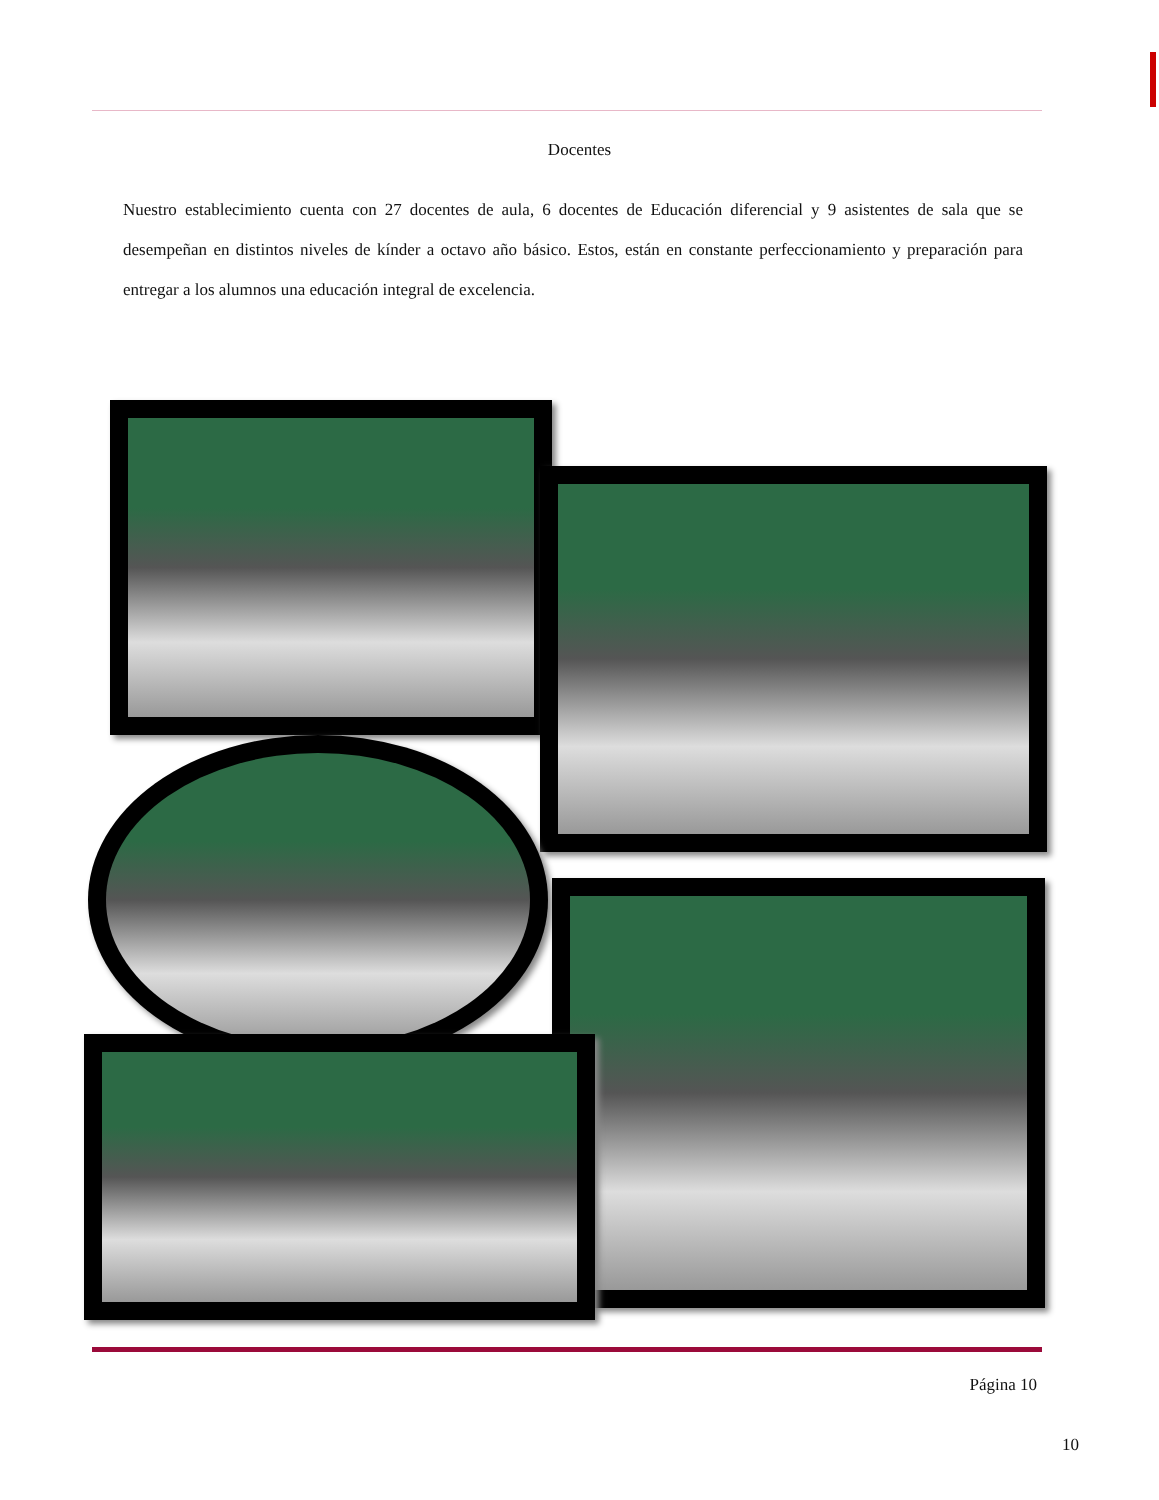Docentes
Nuestro establecimiento cuenta con 27 docentes de aula, 6 docentes de Educación diferencial y 9 asistentes de sala que se desempeñan en distintos niveles de kínder a octavo año básico. Estos, están en constante perfeccionamiento y preparación para entregar a los alumnos una educación integral de excelencia.
Página 10
10